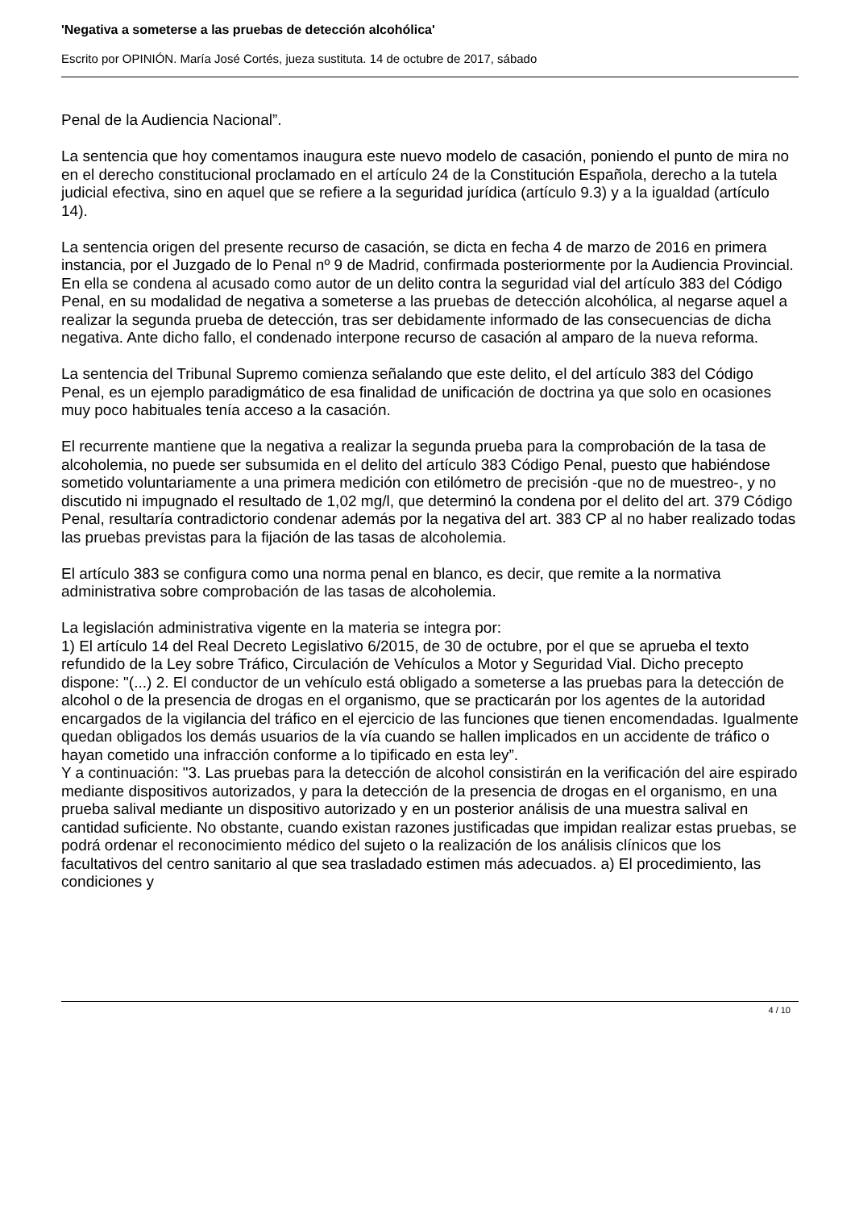'Negativa a someterse a las pruebas de detección alcohólica'
Escrito por OPINIÓN. María José Cortés, jueza sustituta. 14 de octubre de 2017, sábado
Penal de la Audiencia Nacional”.
La sentencia que hoy comentamos inaugura este nuevo modelo de casación, poniendo el punto de mira no en el derecho constitucional proclamado en el artículo 24 de la Constitución Española, derecho a la tutela judicial efectiva, sino en aquel que se refiere a la seguridad jurídica (artículo 9.3) y a la igualdad (artículo 14).
La sentencia origen del presente recurso de casación, se dicta en fecha 4 de marzo de 2016 en primera instancia, por el Juzgado de lo Penal nº 9 de Madrid, confirmada posteriormente por la Audiencia Provincial. En ella se condena al acusado como autor de un delito contra la seguridad vial del artículo 383 del Código Penal, en su modalidad de negativa a someterse a las pruebas de detección alcohólica, al negarse aquel a realizar la segunda prueba de detección, tras ser debidamente informado de las consecuencias de dicha negativa. Ante dicho fallo, el condenado interpone recurso de casación al amparo de la nueva reforma.
La sentencia del Tribunal Supremo comienza señalando que este delito, el del artículo 383 del Código Penal, es un ejemplo paradigmático de esa finalidad de unificación de doctrina ya que solo en ocasiones muy poco habituales tenía acceso a la casación.
El recurrente mantiene que la negativa a realizar la segunda prueba para la comprobación de la tasa de alcoholemia, no puede ser subsumida en el delito del artículo 383 Código Penal, puesto que habiéndose sometido voluntariamente a una primera medición con etilómetro de precisión -que no de muestreo-, y no discutido ni impugnado el resultado de 1,02 mg/l, que determinó la condena por el delito del art. 379 Código Penal, resultaría contradictorio condenar además por la negativa del art. 383 CP al no haber realizado todas las pruebas previstas para la fijación de las tasas de alcoholemia.
El artículo 383 se configura como una norma penal en blanco, es decir, que remite a la normativa administrativa sobre comprobación de las tasas de alcoholemia.
La legislación administrativa vigente en la materia se integra por:
1) El artículo 14 del Real Decreto Legislativo 6/2015, de 30 de octubre, por el que se aprueba el texto refundido de la Ley sobre Tráfico, Circulación de Vehículos a Motor y Seguridad Vial. Dicho precepto dispone: "(...) 2. El conductor de un vehículo está obligado a someterse a las pruebas para la detección de alcohol o de la presencia de drogas en el organismo, que se practicarán por los agentes de la autoridad encargados de la vigilancia del tráfico en el ejercicio de las funciones que tienen encomendadas. Igualmente quedan obligados los demás usuarios de la vía cuando se hallen implicados en un accidente de tráfico o hayan cometido una infracción conforme a lo tipificado en esta ley”.
Y a continuación: "3. Las pruebas para la detección de alcohol consistirán en la verificación del aire espirado mediante dispositivos autorizados, y para la detección de la presencia de drogas en el organismo, en una prueba salival mediante un dispositivo autorizado y en un posterior análisis de una muestra salival en cantidad suficiente. No obstante, cuando existan razones justificadas que impidan realizar estas pruebas, se podrá ordenar el reconocimiento médico del sujeto o la realización de los análisis clínicos que los facultativos del centro sanitario al que sea trasladado estimen más adecuados. a) El procedimiento, las condiciones y
4 / 10